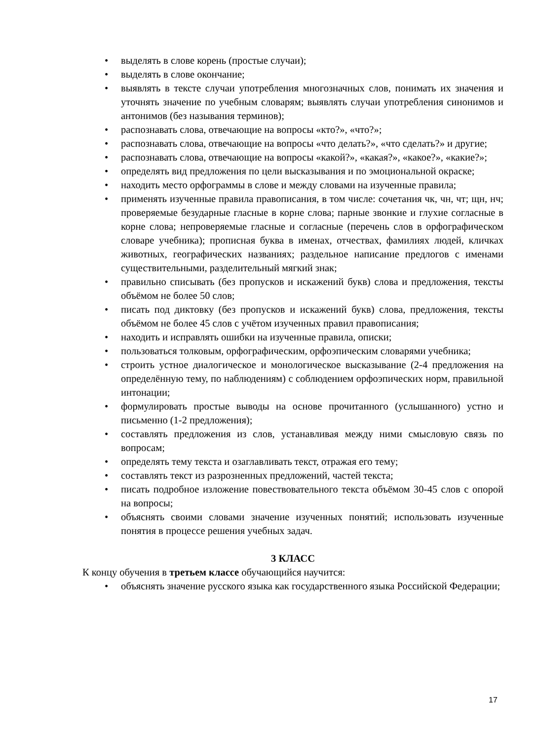• выделять в слове корень (простые случаи);
• выделять в слове окончание;
• выявлять в тексте случаи употребления многозначных слов, понимать их значения и уточнять значение по учебным словарям; выявлять случаи употребления синонимов и антонимов (без называния терминов);
• распознавать слова, отвечающие на вопросы «кто?», «что?»;
• распознавать слова, отвечающие на вопросы «что делать?», «что сделать?» и другие;
• распознавать слова, отвечающие на вопросы «какой?», «какая?», «какое?», «какие?»;
• определять вид предложения по цели высказывания и по эмоциональной окраске;
• находить место орфограммы в слове и между словами на изученные правила;
• применять изученные правила правописания, в том числе: сочетания чк, чн, чт; щн, нч; проверяемые безударные гласные в корне слова; парные звонкие и глухие согласные в корне слова; непроверяемые гласные и согласные (перечень слов в орфографическом словаре учебника); прописная буква в именах, отчествах, фамилиях людей, кличках животных, географических названиях; раздельное написание предлогов с именами существительными, разделительный мягкий знак;
• правильно списывать (без пропусков и искажений букв) слова и предложения, тексты объёмом не более 50 слов;
• писать под диктовку (без пропусков и искажений букв) слова, предложения, тексты объёмом не более 45 слов с учётом изученных правил правописания;
• находить и исправлять ошибки на изученные правила, описки;
• пользоваться толковым, орфографическим, орфоэпическим словарями учебника;
• строить устное диалогическое и монологическое высказывание (2-4 предложения на определённую тему, по наблюдениям) с соблюдением орфоэпических норм, правильной интонации;
• формулировать простые выводы на основе прочитанного (услышанного) устно и письменно (1-2 предложения);
• составлять предложения из слов, устанавливая между ними смысловую связь по вопросам;
• определять тему текста и озаглавливать текст, отражая его тему;
• составлять текст из разрозненных предложений, частей текста;
• писать подробное изложение повествовательного текста объёмом 30-45 слов с опорой на вопросы;
• объяснять своими словами значение изученных понятий; использовать изученные понятия в процессе решения учебных задач.
3 КЛАСС
К концу обучения в третьем классе обучающийся научится:
• объяснять значение русского языка как государственного языка Российской Федерации;
17